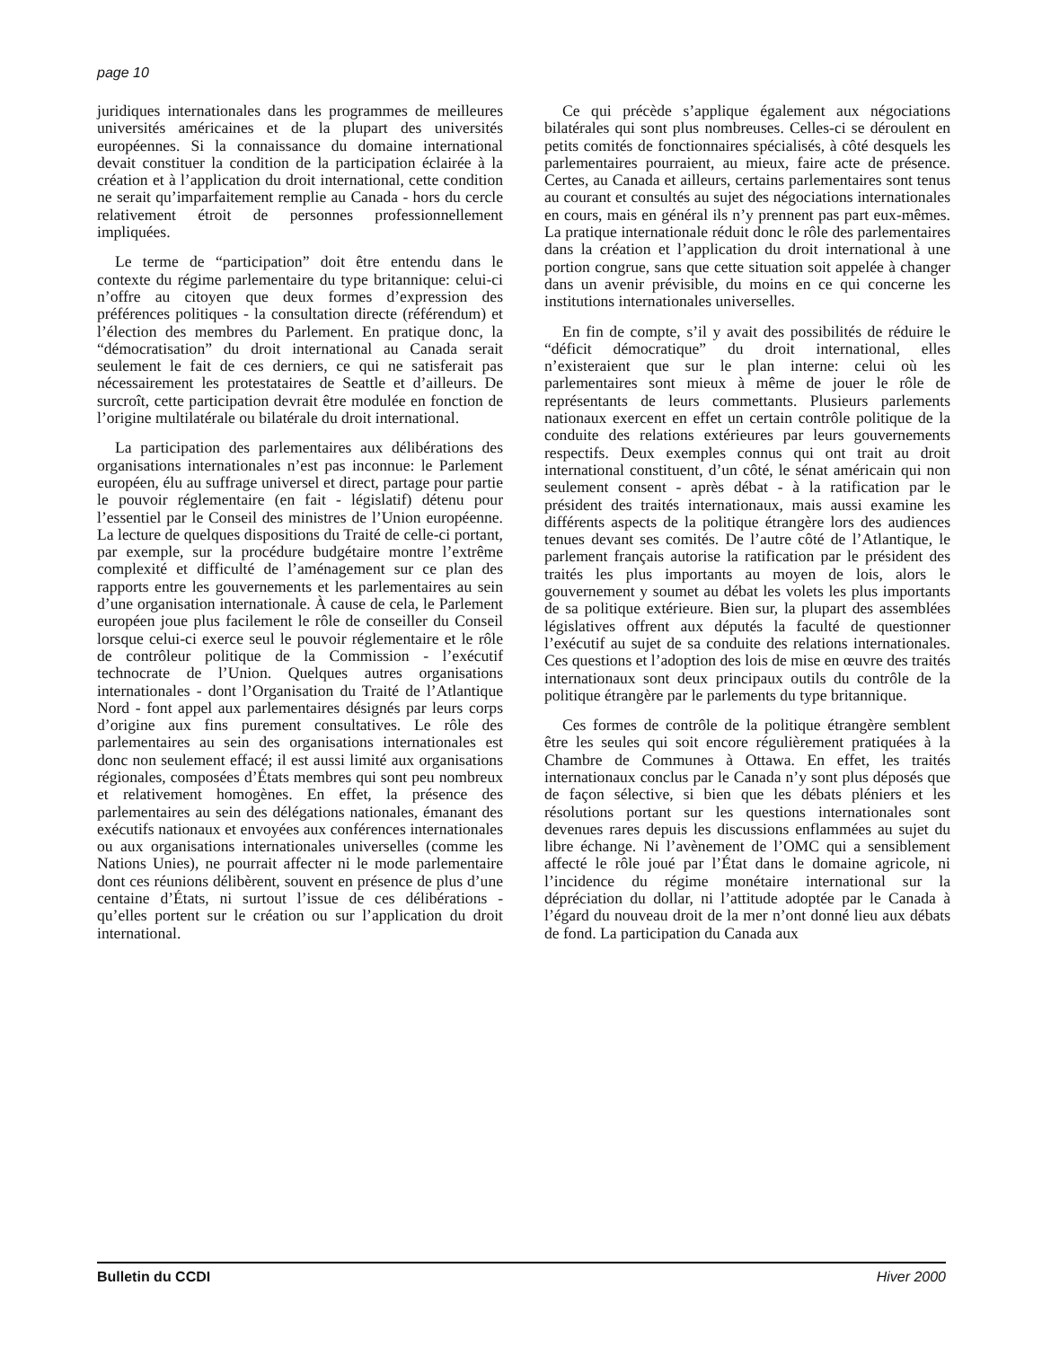page 10
juridiques internationales dans les programmes de meilleures universités américaines et de la plupart des universités européennes. Si la connaissance du domaine international devait constituer la condition de la participation éclairée à la création et à l’application du droit international, cette condition ne serait qu’imparfaitement remplie au Canada - hors du cercle relativement étroit de personnes professionnellement impliquées.
Le terme de “participation” doit être entendu dans le contexte du régime parlementaire du type britannique: celui-ci n’offre au citoyen que deux formes d’expression des préférences politiques - la consultation directe (référendum) et l’élection des membres du Parlement. En pratique donc, la “démocratisation” du droit international au Canada serait seulement le fait de ces derniers, ce qui ne satisferait pas nécessairement les protestataires de Seattle et d’ailleurs. De surcroît, cette participation devrait être modulée en fonction de l’origine multilatérale ou bilatérale du droit international.
La participation des parlementaires aux délibérations des organisations internationales n’est pas inconnue: le Parlement européen, élu au suffrage universel et direct, partage pour partie le pouvoir réglementaire (en fait - législatif) détenu pour l’essentiel par le Conseil des ministres de l’Union européenne. La lecture de quelques dispositions du Traité de celle-ci portant, par exemple, sur la procédure budgétaire montre l’extrême complexité et difficulté de l’aménagement sur ce plan des rapports entre les gouvernements et les parlementaires au sein d’une organisation internationale. À cause de cela, le Parlement européen joue plus facilement le rôle de conseiller du Conseil lorsque celui-ci exerce seul le pouvoir réglementaire et le rôle de contrôleur politique de la Commission - l’exécutif technocrate de l’Union. Quelques autres organisations internationales - dont l’Organisation du Traité de l’Atlantique Nord - font appel aux parlementaires désignés par leurs corps d’origine aux fins purement consultatives. Le rôle des parlementaires au sein des organisations internationales est donc non seulement effacé; il est aussi limité aux organisations régionales, composées d’États membres qui sont peu nombreux et relativement homogènes. En effet, la présence des parlementaires au sein des délégations nationales, émanant des exécutifs nationaux et envoyées aux conférences internationales ou aux organisations internationales universelles (comme les Nations Unies), ne pourrait affecter ni le mode parlementaire dont ces réunions délibèrent, souvent en présence de plus d’une centaine d’États, ni surtout l’issue de ces délibérations - qu’elles portent sur le création ou sur l’application du droit international.
Ce qui précède s’applique également aux négociations bilatérales qui sont plus nombreuses. Celles-ci se déroulent en petits comités de fonctionnaires spécialisés, à côté desquels les parlementaires pourraient, au mieux, faire acte de présence. Certes, au Canada et ailleurs, certains parlementaires sont tenus au courant et consultés au sujet des négociations internationales en cours, mais en général ils n’y prennent pas part eux-mêmes. La pratique internationale réduit donc le rôle des parlementaires dans la création et l’application du droit international à une portion congrue, sans que cette situation soit appelée à changer dans un avenir prévisible, du moins en ce qui concerne les institutions internationales universelles.
En fin de compte, s’il y avait des possibilités de réduire le “déficit démocratique” du droit international, elles n’existeraient que sur le plan interne: celui où les parlementaires sont mieux à même de jouer le rôle de représentants de leurs commettants. Plusieurs parlements nationaux exercent en effet un certain contrôle politique de la conduite des relations extérieures par leurs gouvernements respectifs. Deux exemples connus qui ont trait au droit international constituent, d’un côté, le sénat américain qui non seulement consent - après débat - à la ratification par le président des traités internationaux, mais aussi examine les différents aspects de la politique étrangère lors des audiences tenues devant ses comités. De l’autre côté de l’Atlantique, le parlement français autorise la ratification par le président des traités les plus importants au moyen de lois, alors le gouvernement y soumet au débat les volets les plus importants de sa politique extérieure. Bien sur, la plupart des assemblées législatives offrent aux députés la faculté de questionner l’exécutif au sujet de sa conduite des relations internationales. Ces questions et l’adoption des lois de mise en œuvre des traités internationaux sont deux principaux outils du contrôle de la politique étrangère par le parlements du type britannique.
Ces formes de contrôle de la politique étrangère semblent être les seules qui soit encore régulièrement pratiquées à la Chambre de Communes à Ottawa. En effet, les traités internationaux conclus par le Canada n’y sont plus déposés que de façon sélective, si bien que les débats pléniers et les résolutions portant sur les questions internationales sont devenues rares depuis les discussions enflammées au sujet du libre échange. Ni l’avènement de l’OMC qui a sensiblement affecté le rôle joué par l’État dans le domaine agricole, ni l’incidence du régime monétaire international sur la dépréciation du dollar, ni l’attitude adoptée par le Canada à l’égard du nouveau droit de la mer n’ont donné lieu aux débats de fond. La participation du Canada aux
Bulletin du CCDI Hiver 2000